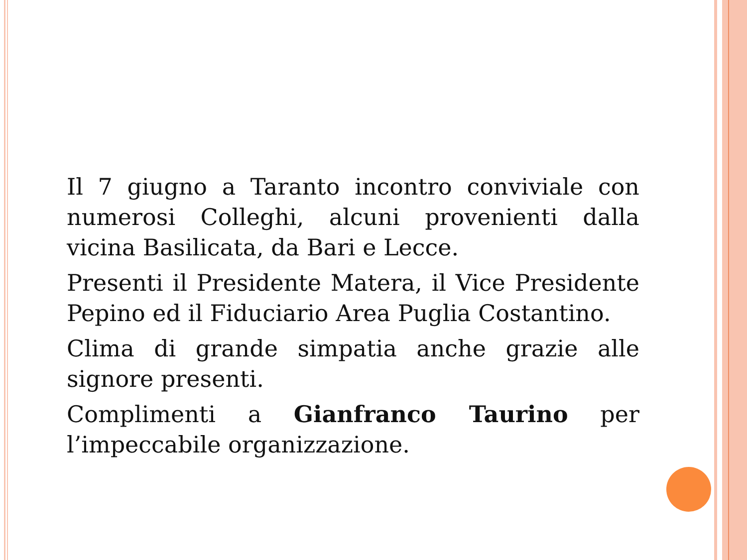Il 7 giugno a Taranto incontro conviviale con numerosi Colleghi, alcuni provenienti dalla vicina Basilicata, da Bari e Lecce.
Presenti il Presidente Matera, il Vice Presidente Pepino ed il Fiduciario Area Puglia Costantino.
Clima di grande simpatia anche grazie alle signore presenti.
Complimenti a Gianfranco Taurino per l’impeccabile organizzazione.